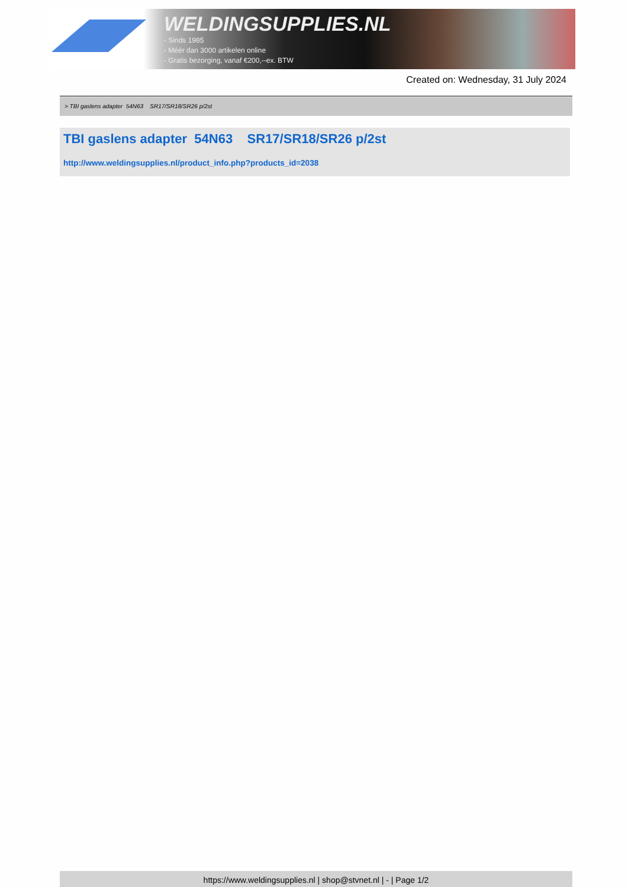WELDINGSUPPLIES.NL
- Sinds 1985
- Méér dan 3000 artikelen online
- Gratis bezorging, vanaf €200,--ex. BTW
Created on: Wednesday, 31 July 2024
> TBI gaslens adapter 54N63 SR17/SR18/SR26 p/2st
TBI gaslens adapter 54N63 SR17/SR18/SR26 p/2st
http://www.weldingsupplies.nl/product_info.php?products_id=2038
https://www.weldingsupplies.nl | shop@stvnet.nl | - | Page 1/2